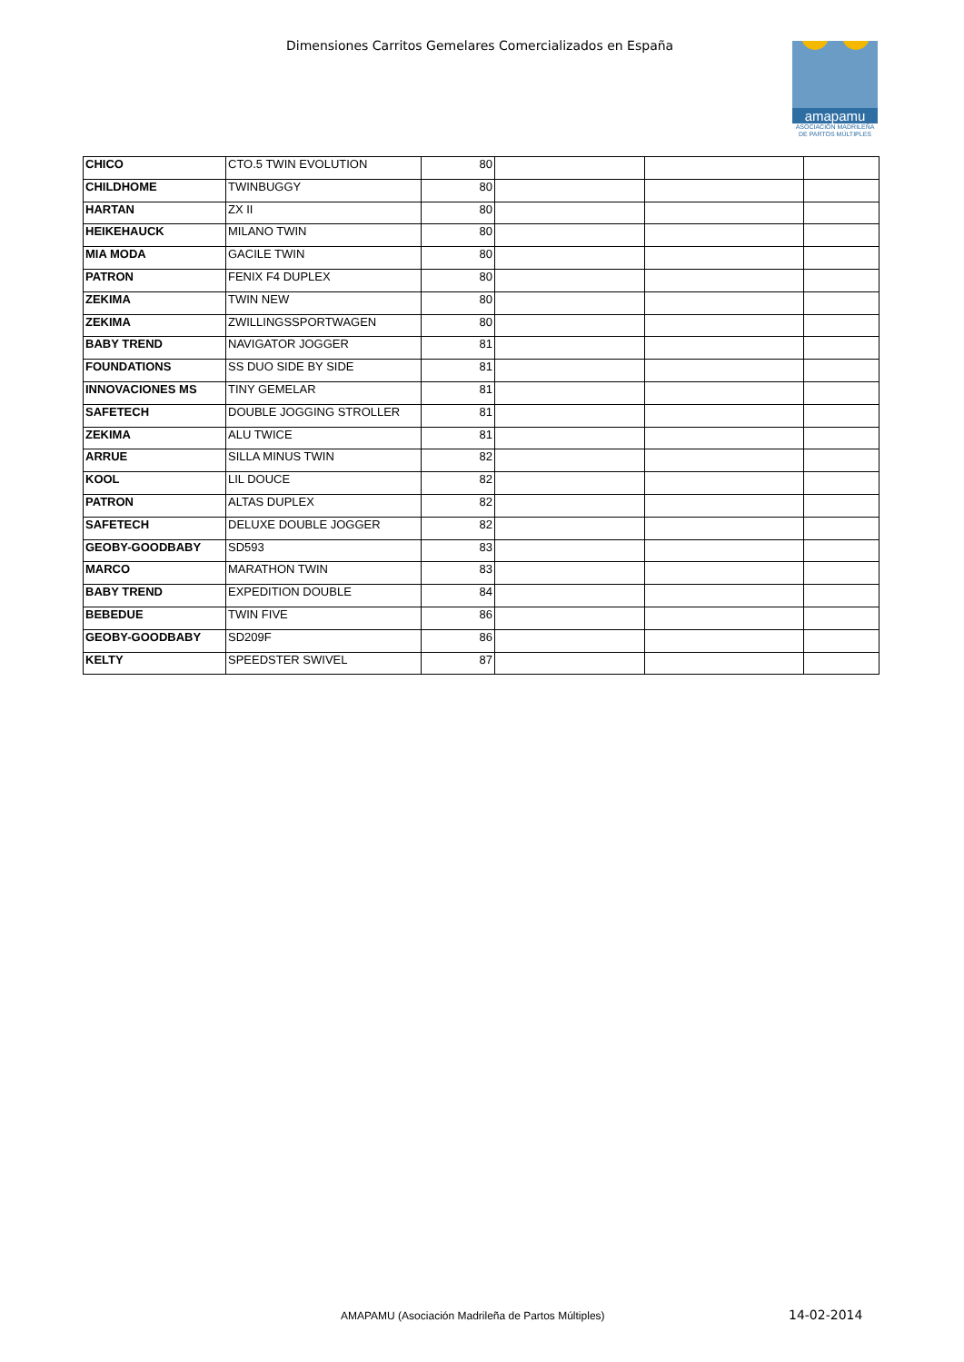Dimensiones Carritos Gemelares Comercializados en España
amapamu
ASOCIACIÓN MADRILEÑA
DE PARTOS MÚLTIPLES
| CHICO | CTO.5 TWIN EVOLUTION | 80 | | | |
| CHILDHOME | TWINBUGGY | 80 | | | |
| HARTAN | ZX II | 80 | | | |
| HEIKEHAUCK | MILANO TWIN | 80 | | | |
| MIA MODA | GACILE TWIN | 80 | | | |
| PATRON | FENIX F4 DUPLEX | 80 | | | |
| ZEKIMA | TWIN NEW | 80 | | | |
| ZEKIMA | ZWILLINGSSPORTWAGEN | 80 | | | |
| BABY TREND | NAVIGATOR JOGGER | 81 | | | |
| FOUNDATIONS | SS DUO SIDE BY SIDE | 81 | | | |
| INNOVACIONES MS | TINY GEMELAR | 81 | | | |
| SAFETECH | DOUBLE JOGGING STROLLER | 81 | | | |
| ZEKIMA | ALU TWICE | 81 | | | |
| ARRUE | SILLA MINUS TWIN | 82 | | | |
| KOOL | LIL DOUCE | 82 | | | |
| PATRON | ALTAS DUPLEX | 82 | | | |
| SAFETECH | DELUXE DOUBLE JOGGER | 82 | | | |
| GEOBY-GOODBABY | SD593 | 83 | | | |
| MARCO | MARATHON TWIN | 83 | | | |
| BABY TREND | EXPEDITION DOUBLE | 84 | | | |
| BEBEDUE | TWIN FIVE | 86 | | | |
| GEOBY-GOODBABY | SD209F | 86 | | | |
| KELTY | SPEEDSTER SWIVEL | 87 | | | |
AMAPAMU (Asociación Madrileña de Partos Múltiples)
14-02-2014